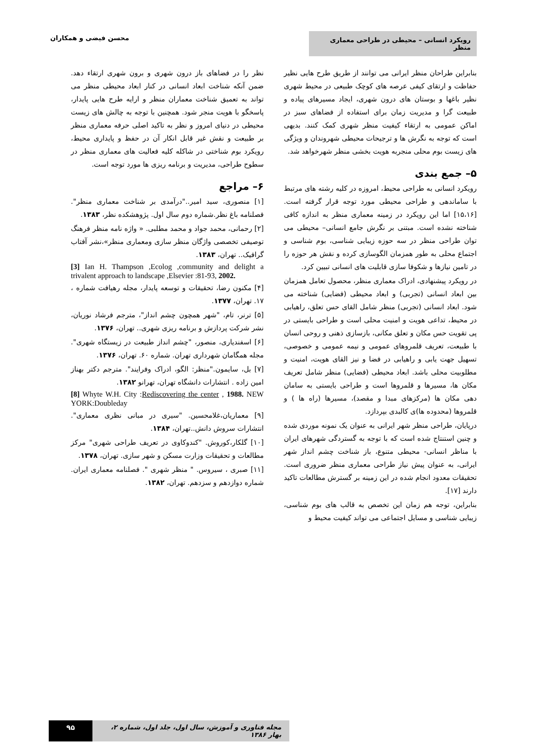رویکرد انسانی – محیطی در طراحی معماری منظر
محسن فیضی و همکاران
بنابراین طراحان منظر ایرانی می توانند از طریق طرح هایی نظیر حفاظت و ارتقای کیفی عرصه های کوچک طبیعی در محیط شهری نظیر باغها و بوستان های درون شهری، ایجاد مسیرهای پیاده و طبیعت گرا و مدیریت زمان برای استفاده از فضاهای سبز در اماکن عمومی به ارتقاء کیفیت منظر شهری کمک کنند. بدیهی است که توجه به نگرش ها و ترجیحات محیطی شهروندان و ویژگی های زیست بوم محلی منجربه هویت بخشی منظر شهرخواهد شد.
۵– جمع بندی
رویکرد انسانی به طراحی محیط، امروزه در کلیه رشته های مرتبط با ساماندهی و طراحی محیطی مورد توجه قرار گرفته است. [۱۵،۱۶] اما این رویکرد در زمینه معماری منظر به اندازه کافی شناخته نشده است. مبتنی بر نگرش جامع انسانی– محیطی می توان طراحی منظر در سه حوزه زیبایی شناسی، بوم شناسی و اجتماع محلی به طور همزمان الگوسازی کرده و نقش هر حوزه را در تامین نیازها و شکوفا سازی قابلیت های انسانی تبیین کرد.
در رویکرد پیشنهادی، ادراک معماری منظر، محصول تعامل همزمان بین ابعاد انسانی (تجربی) و ابعاد محیطی (فضایی) شناخته می شود. ابعاد انسانی (تجربی) منظر شامل القای حس تعلق، راهیابی در محیط، تداعی هویت و امنیت محلی است و طراحی بایستی در پی تقویت حس مکان و تعلق مکانی، بازسازی ذهنی و روحی انسان با طبیعت، تعریف قلمروهای عمومی و نیمه عمومی و خصوصی، تسهیل جهت یابی و راهیابی در فضا و نیز القای هویت، امنیت و مطلوبیت محلی باشد. ابعاد محیطی (فضایی) منظر شامل تعریف مکان ها، مسیرها و قلمروها است و طراحی بایستی به سامان دهی مکان ها (مرکزهای مبدا و مقصد)، مسیرها (راه ها ) و قلمروها (محدوده ها)ی کالبدی بپردازد.
درپایان، طراحی منظر شهر ایرانی به عنوان یک نمونه موردی شده و چنین استنتاج شده است که با توجه به گستردگی شهرهای ایران با مناظر انسانی- محیطی متنوع، باز شناخت چشم انداز شهر ایرانی، به عنوان پیش نیاز طراحی معماری منظر ضروری است. تحقیقات معدود انجام شده در این زمینه بر گسترش مطالعات تاکید دارند [۱۷].
بنابراین، توجه هم زمان این تخصص به قالب های بوم شناسی، زیبایی شناسی و مسایل اجتماعی می تواند کیفیت محیط و
نظر را در فضاهای باز درون شهری و برون شهری ارتقاء دهد. ضمن آنکه شناخت ابعاد انسانی در کنار ابعاد محیطی منظر می تواند به تعمیق شناخت معماران منظر و ارایه طرح هایی پایدار، پاسخگو با هویت منجر شود. همچنین با توجه به چالش های زیست محیطی در دنیای امروز و نظر به تاکید اصلی حرفه معماری منظر بر طبیعت و نقش غیر قابل انکار آن در حفظ و پایداری محیط، رویکرد بوم شناختی در شاکله کلیه فعالیت های معماری منظر در سطوح طراحی، مدیریت و برنامه ریزی ها مورد توجه است.
۶– مراجع
[۱] منصوری، سید امیر.."درآمدی بر شناخت معماری منظر". فصلنامه باغ نظر.شماره دوم سال اول. پژوهشکده نظر، ۱۳۸۳.
[۲] رحمانی، محمد جواد و محمد مطلبی. « واژه نامه منظر فرهنگ توصیفی تخصصی واژگان منظر سازی ومعماری منظر»،نشر آفتاب گرافیک.. تهران، ۱۳۸۳.
[3] Ian H. Thampson ,Ecolog ,community and delight a trivalent approach to landscape ,Elsevier :81-93, 2002.
[۴] مکنون رضا، تحقیقات و توسعه پایدار، مجله رهیافت شماره ، ۱۷. تهران، ۱۳۷۷.
[۵] ترنر، تام، "شهر همچون چشم انداز"، مترجم فرشاد نوریان، نشر شرکت پردازش و برنامه ریزی شهری.. تهران، ۱۳۷۶.
[۶] اسفندیاری، منصور، "چشم انداز طبیعت در زیستگاه شهری". مجله همگامان شهرداری تهران. شماره ۶۰. تهران، ۱۳۷۶.
[۷] بل، سایمون."منظر: الگو، ادراک وفرایند". مترجم دکتر بهناز امین زاده . انتشارات دانشگاه تهران، تهرانو ۱۳۸۲.
[8] Whyte W.H. City :Rediscovering the center , 1988. NEW YORK:Doubleday
[۹] معماریان،غلامحسین. "سیری در مبانی نظری معماری". انتشارات سروش دانش..تهران، ۱۳۸۴.
[۱۰] گلکار،کوروش. "کندوکاوی در تعریف طراحی شهری" مرکز مطالعات و تحقیقات وزارت مسکن و شهر سازی. تهران، ۱۳۷۸.
[۱۱] صبری ، سیروس. " منظر شهری ". فصلنامه معماری ایران. شماره دوازدهم و سزدهم. تهران، ۱۳۸۲.
۹۵ مجله فناوری و آموزش، سال اول، جلد اول، شماره ۲، بهار ۱۳۸۶